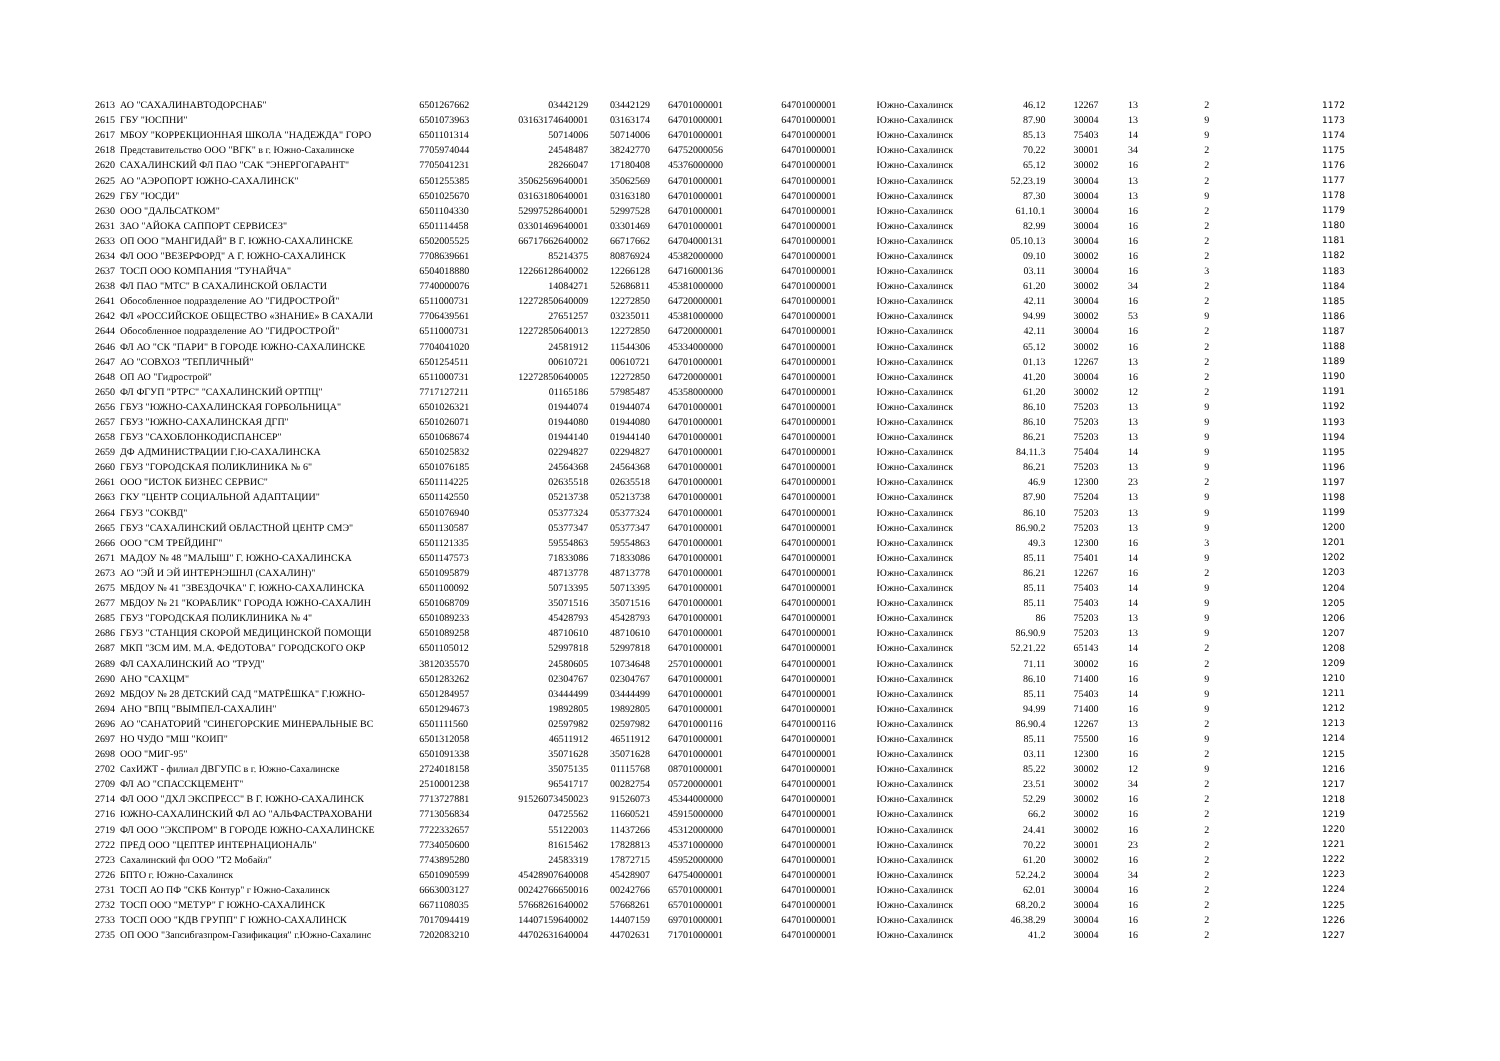| 2613 | АО "САХАЛИНАВТОДОРСНАБ" | 6501267662 | 03442129 | 03442129 | 64701000001 | 64701000001 | Южно-Сахалинск | 46.12 | 12267 | 13 | 2 | 1172 |
| 2615 | ГБУ "ЮСПНИ" | 6501073963 | 03163174640001 | 03163174 | 64701000001 | 64701000001 | Южно-Сахалинск | 87.90 | 30004 | 13 | 9 | 1173 |
| 2617 | МБОУ "КОРРЕКЦИОННАЯ ШКОЛА "НАДЕЖДА" ГОРО | 6501101314 | 50714006 | 50714006 | 64701000001 | 64701000001 | Южно-Сахалинск | 85.13 | 75403 | 14 | 9 | 1174 |
| 2618 | Представительство ООО "ВГК" в г. Южно-Сахалинске | 7705974044 | 24548487 | 38242770 | 64752000056 | 64701000001 | Южно-Сахалинск | 70.22 | 30001 | 34 | 2 | 1175 |
| 2620 | САХАЛИНСКИЙ ФЛ ПАО "САК "ЭНЕРГОГАРАНТ" | 7705041231 | 28266047 | 17180408 | 45376000000 | 64701000001 | Южно-Сахалинск | 65.12 | 30002 | 16 | 2 | 1176 |
| 2625 | АО "АЭРОПОРТ ЮЖНО-САХАЛИНСК" | 6501255385 | 35062569640001 | 35062569 | 64701000001 | 64701000001 | Южно-Сахалинск | 52.23.19 | 30004 | 13 | 2 | 1177 |
| 2629 | ГБУ "ЮСДИ" | 6501025670 | 03163180640001 | 03163180 | 64701000001 | 64701000001 | Южно-Сахалинск | 87.30 | 30004 | 13 | 9 | 1178 |
| 2630 | ООО "ДАЛЬСАТКОМ" | 6501104330 | 52997528640001 | 52997528 | 64701000001 | 64701000001 | Южно-Сахалинск | 61.10.1 | 30004 | 16 | 2 | 1179 |
| 2631 | ЗАО "АЙОКА САППОРТ СЕРВИСЕЗ" | 6501114458 | 03301469640001 | 03301469 | 64701000001 | 64701000001 | Южно-Сахалинск | 82.99 | 30004 | 16 | 2 | 1180 |
| 2633 | ОП ООО "МАНГИДАЙ" В Г. ЮЖНО-САХАЛИНСКЕ | 6502005525 | 66717662640002 | 66717662 | 64704000131 | 64701000001 | Южно-Сахалинск | 05.10.13 | 30004 | 16 | 2 | 1181 |
| 2634 | ФЛ ООО "ВЕЗЕРФОРД" А Г. ЮЖНО-САХАЛИНСК | 7708639661 | 85214375 | 80876924 | 45382000000 | 64701000001 | Южно-Сахалинск | 09.10 | 30002 | 16 | 2 | 1182 |
| 2637 | ТОСП ООО КОМПАНИЯ "ТУНАЙЧА" | 6504018880 | 12266128640002 | 12266128 | 64716000136 | 64701000001 | Южно-Сахалинск | 03.11 | 30004 | 16 | 3 | 1183 |
| 2638 | ФЛ ПАО "МТС" В САХАЛИНСКОЙ ОБЛАСТИ | 7740000076 | 14084271 | 52686811 | 45381000000 | 64701000001 | Южно-Сахалинск | 61.20 | 30002 | 34 | 2 | 1184 |
| 2641 | Обособленное подразделение АО "ГИДРОСТРОЙ" | 6511000731 | 12272850640009 | 12272850 | 64720000001 | 64701000001 | Южно-Сахалинск | 42.11 | 30004 | 16 | 2 | 1185 |
| 2642 | ФЛ «РОССИЙСКОЕ ОБЩЕСТВО «ЗНАНИЕ» В САХАЛИ | 7706439561 | 27651257 | 03235011 | 45381000000 | 64701000001 | Южно-Сахалинск | 94.99 | 30002 | 53 | 9 | 1186 |
| 2644 | Обособленное подразделение АО "ГИДРОСТРОЙ" | 6511000731 | 12272850640013 | 12272850 | 64720000001 | 64701000001 | Южно-Сахалинск | 42.11 | 30004 | 16 | 2 | 1187 |
| 2646 | ФЛ АО "СК "ПАРИ" В ГОРОДЕ ЮЖНО-САХАЛИНСКЕ | 7704041020 | 24581912 | 11544306 | 45334000000 | 64701000001 | Южно-Сахалинск | 65.12 | 30002 | 16 | 2 | 1188 |
| 2647 | АО "СОВХОЗ "ТЕПЛИЧНЫЙ" | 6501254511 | 00610721 | 00610721 | 64701000001 | 64701000001 | Южно-Сахалинск | 01.13 | 12267 | 13 | 2 | 1189 |
| 2648 | ОП АО "Гидрострой" | 6511000731 | 12272850640005 | 12272850 | 64720000001 | 64701000001 | Южно-Сахалинск | 41.20 | 30004 | 16 | 2 | 1190 |
| 2650 | ФЛ ФГУП "РТРС" "САХАЛИНСКИЙ ОРТПЦ" | 7717127211 | 01165186 | 57985487 | 45358000000 | 64701000001 | Южно-Сахалинск | 61.20 | 30002 | 12 | 2 | 1191 |
| 2656 | ГБУЗ "ЮЖНО-САХАЛИНСКАЯ ГОРБОЛЬНИЦА" | 6501026321 | 01944074 | 01944074 | 64701000001 | 64701000001 | Южно-Сахалинск | 86.10 | 75203 | 13 | 9 | 1192 |
| 2657 | ГБУЗ "ЮЖНО-САХАЛИНСКАЯ ДГП" | 6501026071 | 01944080 | 01944080 | 64701000001 | 64701000001 | Южно-Сахалинск | 86.10 | 75203 | 13 | 9 | 1193 |
| 2658 | ГБУЗ "САХОБЛОНКОДИСПАНСЕР" | 6501068674 | 01944140 | 01944140 | 64701000001 | 64701000001 | Южно-Сахалинск | 86.21 | 75203 | 13 | 9 | 1194 |
| 2659 | ДФ АДМИНИСТРАЦИИ Г.Ю-САХАЛИНСКА | 6501025832 | 02294827 | 02294827 | 64701000001 | 64701000001 | Южно-Сахалинск | 84.11.3 | 75404 | 14 | 9 | 1195 |
| 2660 | ГБУЗ "ГОРОДСКАЯ ПОЛИКЛИНИКА № 6" | 6501076185 | 24564368 | 24564368 | 64701000001 | 64701000001 | Южно-Сахалинск | 86.21 | 75203 | 13 | 9 | 1196 |
| 2661 | ООО "ИСТОК БИЗНЕС СЕРВИС" | 6501114225 | 02635518 | 02635518 | 64701000001 | 64701000001 | Южно-Сахалинск | 46.9 | 12300 | 23 | 2 | 1197 |
| 2663 | ГКУ "ЦЕНТР СОЦИАЛЬНОЙ АДАПТАЦИИ" | 6501142550 | 05213738 | 05213738 | 64701000001 | 64701000001 | Южно-Сахалинск | 87.90 | 75204 | 13 | 9 | 1198 |
| 2664 | ГБУЗ "СОКВД" | 6501076940 | 05377324 | 05377324 | 64701000001 | 64701000001 | Южно-Сахалинск | 86.10 | 75203 | 13 | 9 | 1199 |
| 2665 | ГБУЗ "САХАЛИНСКИЙ ОБЛАСТНОЙ ЦЕНТР СМЭ" | 6501130587 | 05377347 | 05377347 | 64701000001 | 64701000001 | Южно-Сахалинск | 86.90.2 | 75203 | 13 | 9 | 1200 |
| 2666 | ООО "СМ ТРЕЙДИНГ" | 6501121335 | 59554863 | 59554863 | 64701000001 | 64701000001 | Южно-Сахалинск | 49.3 | 12300 | 16 | 3 | 1201 |
| 2671 | МАДОУ № 48 "МАЛЫШ" Г. ЮЖНО-САХАЛИНСКА | 6501147573 | 71833086 | 71833086 | 64701000001 | 64701000001 | Южно-Сахалинск | 85.11 | 75401 | 14 | 9 | 1202 |
| 2673 | АО "ЭЙ И ЭЙ ИНТЕРНЭШНЛ (САХАЛИН)" | 6501095879 | 48713778 | 48713778 | 64701000001 | 64701000001 | Южно-Сахалинск | 86.21 | 12267 | 16 | 2 | 1203 |
| 2675 | МБДОУ № 41 "ЗВЕЗДОЧКА" Г. ЮЖНО-САХАЛИНСКА | 6501100092 | 50713395 | 50713395 | 64701000001 | 64701000001 | Южно-Сахалинск | 85.11 | 75403 | 14 | 9 | 1204 |
| 2677 | МБДОУ № 21 "КОРАБЛИК" ГОРОДА ЮЖНО-САХАЛИН | 6501068709 | 35071516 | 35071516 | 64701000001 | 64701000001 | Южно-Сахалинск | 85.11 | 75403 | 14 | 9 | 1205 |
| 2685 | ГБУЗ "ГОРОДСКАЯ ПОЛИКЛИНИКА № 4" | 6501089233 | 45428793 | 45428793 | 64701000001 | 64701000001 | Южно-Сахалинск | 86 | 75203 | 13 | 9 | 1206 |
| 2686 | ГБУЗ "СТАНЦИЯ СКОРОЙ МЕДИЦИНСКОЙ ПОМОЩИ | 6501089258 | 48710610 | 48710610 | 64701000001 | 64701000001 | Южно-Сахалинск | 86.90.9 | 75203 | 13 | 9 | 1207 |
| 2687 | МКП "ЗСМ ИМ. М.А. ФЕДОТОВА" ГОРОДСКОГО ОКР | 6501105012 | 52997818 | 52997818 | 64701000001 | 64701000001 | Южно-Сахалинск | 52.21.22 | 65143 | 14 | 2 | 1208 |
| 2689 | ФЛ САХАЛИНСКИЙ АО "ТРУД" | 3812035570 | 24580605 | 10734648 | 25701000001 | 64701000001 | Южно-Сахалинск | 71.11 | 30002 | 16 | 2 | 1209 |
| 2690 | АНО "САХЦМ" | 6501283262 | 02304767 | 02304767 | 64701000001 | 64701000001 | Южно-Сахалинск | 86.10 | 71400 | 16 | 9 | 1210 |
| 2692 | МБДОУ № 28 ДЕТСКИЙ САД "МАТРЁШКА" Г.ЮЖНО- | 6501284957 | 03444499 | 03444499 | 64701000001 | 64701000001 | Южно-Сахалинск | 85.11 | 75403 | 14 | 9 | 1211 |
| 2694 | АНО "ВПЦ "ВЫМПЕЛ-САХАЛИН" | 6501294673 | 19892805 | 19892805 | 64701000001 | 64701000001 | Южно-Сахалинск | 94.99 | 71400 | 16 | 9 | 1212 |
| 2696 | АО "САНАТОРИЙ "СИНЕГОРСКИЕ МИНЕРАЛЬНЫЕ ВС | 6501111560 | 02597982 | 02597982 | 64701000116 | 64701000116 | Южно-Сахалинск | 86.90.4 | 12267 | 13 | 2 | 1213 |
| 2697 | НО ЧУДО "МШ "КОИП" | 6501312058 | 46511912 | 46511912 | 64701000001 | 64701000001 | Южно-Сахалинск | 85.11 | 75500 | 16 | 9 | 1214 |
| 2698 | ООО "МИГ-95" | 6501091338 | 35071628 | 35071628 | 64701000001 | 64701000001 | Южно-Сахалинск | 03.11 | 12300 | 16 | 2 | 1215 |
| 2702 | СахИЖТ - филиал ДВГУПС в г. Южно-Сахалинске | 2724018158 | 35075135 | 01115768 | 08701000001 | 64701000001 | Южно-Сахалинск | 85.22 | 30002 | 12 | 9 | 1216 |
| 2709 | ФЛ АО "СПАССКЦЕМЕНТ" | 2510001238 | 96541717 | 00282754 | 05720000001 | 64701000001 | Южно-Сахалинск | 23.51 | 30002 | 34 | 2 | 1217 |
| 2714 | ФЛ ООО "ДХЛ ЭКСПРЕСС" В Г. ЮЖНО-САХАЛИНСК | 7713727881 | 91526073450023 | 91526073 | 45344000000 | 64701000001 | Южно-Сахалинск | 52.29 | 30002 | 16 | 2 | 1218 |
| 2716 | ЮЖНО-САХАЛИНСКИЙ ФЛ АО "АЛЬФАСТРАХОВАНИ | 7713056834 | 04725562 | 11660521 | 45915000000 | 64701000001 | Южно-Сахалинск | 66.2 | 30002 | 16 | 2 | 1219 |
| 2719 | ФЛ ООО "ЭКСПРОМ" В ГОРОДЕ ЮЖНО-САХАЛИНСКЕ | 7722332657 | 55122003 | 11437266 | 45312000000 | 64701000001 | Южно-Сахалинск | 24.41 | 30002 | 16 | 2 | 1220 |
| 2722 | ПРЕД ООО "ЦЕПТЕР ИНТЕРНАЦИОНАЛЬ" | 7734050600 | 81615462 | 17828813 | 45371000000 | 64701000001 | Южно-Сахалинск | 70.22 | 30001 | 23 | 2 | 1221 |
| 2723 | Сахалинский фл ООО "Т2 Мобайл" | 7743895280 | 24583319 | 17872715 | 45952000000 | 64701000001 | Южно-Сахалинск | 61.20 | 30002 | 16 | 2 | 1222 |
| 2726 | БПТО г. Южно-Сахалинск | 6501090599 | 45428907640008 | 45428907 | 64754000001 | 64701000001 | Южно-Сахалинск | 52.24.2 | 30004 | 34 | 2 | 1223 |
| 2731 | ТОСП АО ПФ "СКБ Контур" г Южно-Сахалинск | 6663003127 | 00242766650016 | 00242766 | 65701000001 | 64701000001 | Южно-Сахалинск | 62.01 | 30004 | 16 | 2 | 1224 |
| 2732 | ТОСП ООО "МЕТУР" Г ЮЖНО-САХАЛИНСК | 6671108035 | 57668261640002 | 57668261 | 65701000001 | 64701000001 | Южно-Сахалинск | 68.20.2 | 30004 | 16 | 2 | 1225 |
| 2733 | ТОСП ООО "КДВ ГРУПП" Г ЮЖНО-САХАЛИНСК | 7017094419 | 14407159640002 | 14407159 | 69701000001 | 64701000001 | Южно-Сахалинск | 46.38.29 | 30004 | 16 | 2 | 1226 |
| 2735 | ОП ООО "Запсибгазпром-Газификация" г.Южно-Сахалинс | 7202083210 | 44702631640004 | 44702631 | 71701000001 | 64701000001 | Южно-Сахалинск | 41.2 | 30004 | 16 | 2 | 1227 |